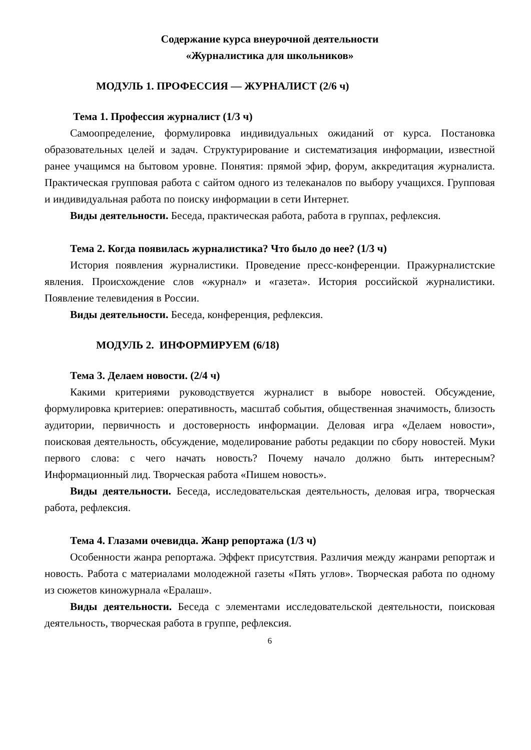Содержание курса внеурочной деятельности
«Журналистика для школьников»
МОДУЛЬ 1. ПРОФЕССИЯ — ЖУРНАЛИСТ (2/6 ч)
Тема 1. Профессия журналист (1/3 ч)
Самоопределение, формулировка индивидуальных ожиданий от курса. Постановка образовательных целей и задач. Структурирование и систематизация информации, известной ранее учащимся на бытовом уровне. Понятия: прямой эфир, форум, аккредитация журналиста. Практическая групповая работа с сайтом одного из телеканалов по выбору учащихся. Групповая и индивидуальная работа по поиску информации в сети Интернет.
Виды деятельности. Беседа, практическая работа, работа в группах, рефлексия.
Тема 2. Когда появилась журналистика? Что было до нее? (1/3 ч)
История появления журналистики. Проведение пресс-конференции. Пражурналистские явления. Происхождение слов «журнал» и «газета». История российской журналистики. Появление телевидения в России.
Виды деятельности. Беседа, конференция, рефлексия.
МОДУЛЬ 2. ИНФОРМИРУЕМ (6/18)
Тема 3. Делаем новости. (2/4 ч)
Какими критериями руководствуется журналист в выборе новостей. Обсуждение, формулировка критериев: оперативность, масштаб события, общественная значимость, близость аудитории, первичность и достоверность информации. Деловая игра «Делаем новости», поисковая деятельность, обсуждение, моделирование работы редакции по сбору новостей. Муки первого слова: с чего начать новость? Почему начало должно быть интересным? Информационный лид. Творческая работа «Пишем новость».
Виды деятельности. Беседа, исследовательская деятельность, деловая игра, творческая работа, рефлексия.
Тема 4. Глазами очевидца. Жанр репортажа (1/3 ч)
Особенности жанра репортажа. Эффект присутствия. Различия между жанрами репортаж и новость. Работа с материалами молодежной газеты «Пять углов». Творческая работа по одному из сюжетов киножурнала «Ералаш».
Виды деятельности. Беседа с элементами исследовательской деятельности, поисковая деятельность, творческая работа в группе, рефлексия.
6